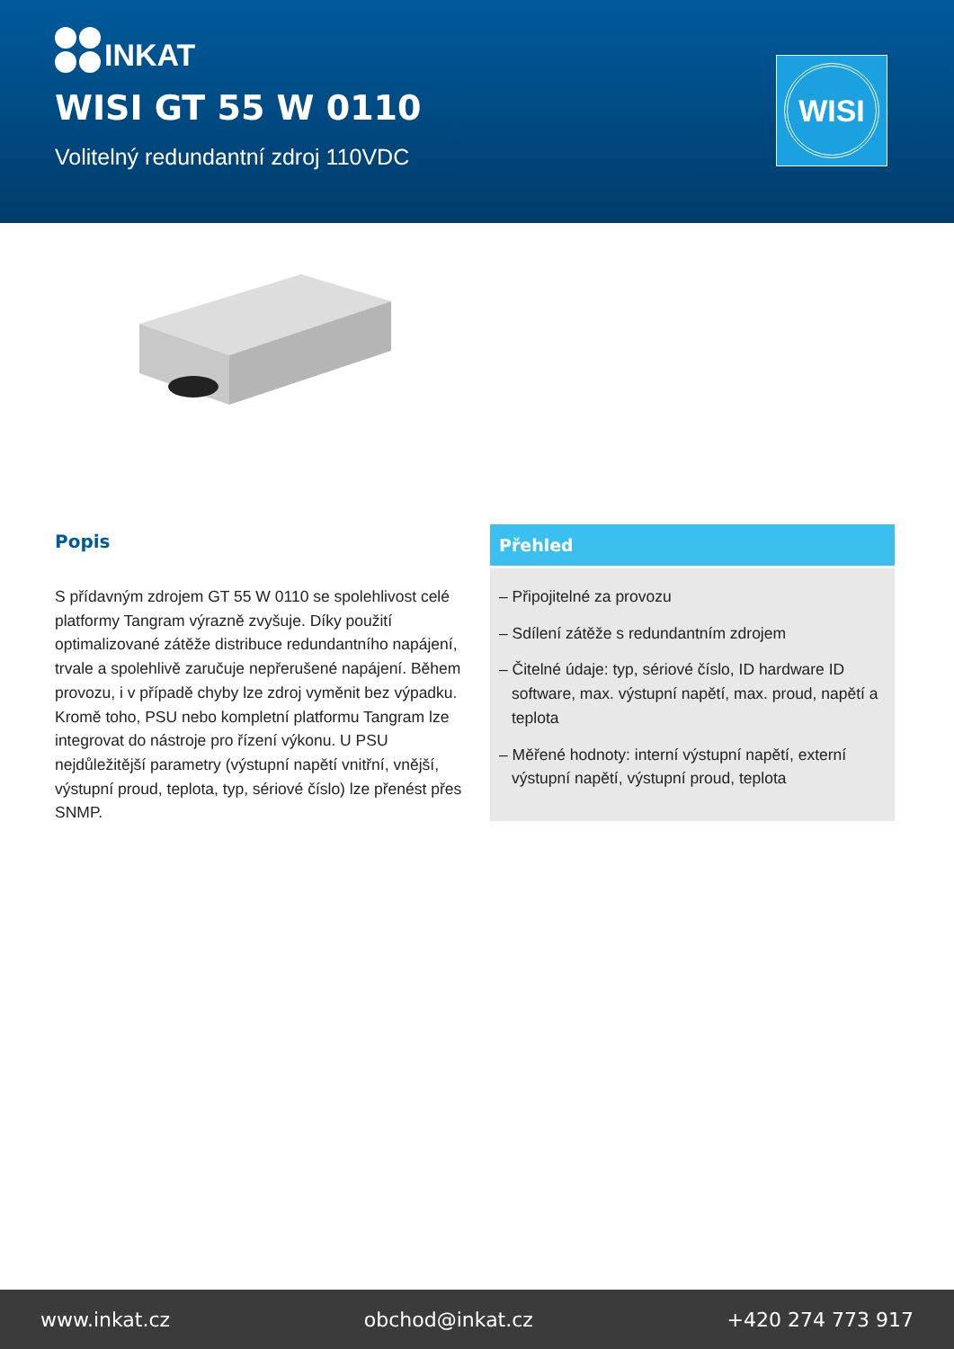INKAT
WISI GT 55 W 0110
Volitelný redundantní zdroj 110VDC
WISI
Popis
S přídavným zdrojem GT 55 W 0110 se spolehlivost celé platformy Tangram výrazně zvyšuje. Díky použití optimalizované zátěže distribuce redundantního napájení, trvale a spolehlivě zaručuje nepřerušené napájení. Během provozu, i v případě chyby lze zdroj vyměnit bez výpadku. Kromě toho, PSU nebo kompletní platformu Tangram lze integrovat do nástroje pro řízení výkonu. U PSU nejdůležitější parametry (výstupní napětí vnitřní, vnější, výstupní proud, teplota, typ, sériové číslo) lze přenést přes SNMP.
Přehled
– Připojitelné za provozu
– Sdílení zátěže s redundantním zdrojem
– Čitelné údaje: typ, sériové číslo, ID hardware ID software, max. výstupní napětí, max. proud, napětí a teplota
– Měřené hodnoty: interní výstupní napětí, externí výstupní napětí, výstupní proud, teplota
www.inkat.cz obchod@inkat.cz +420 274 773 917